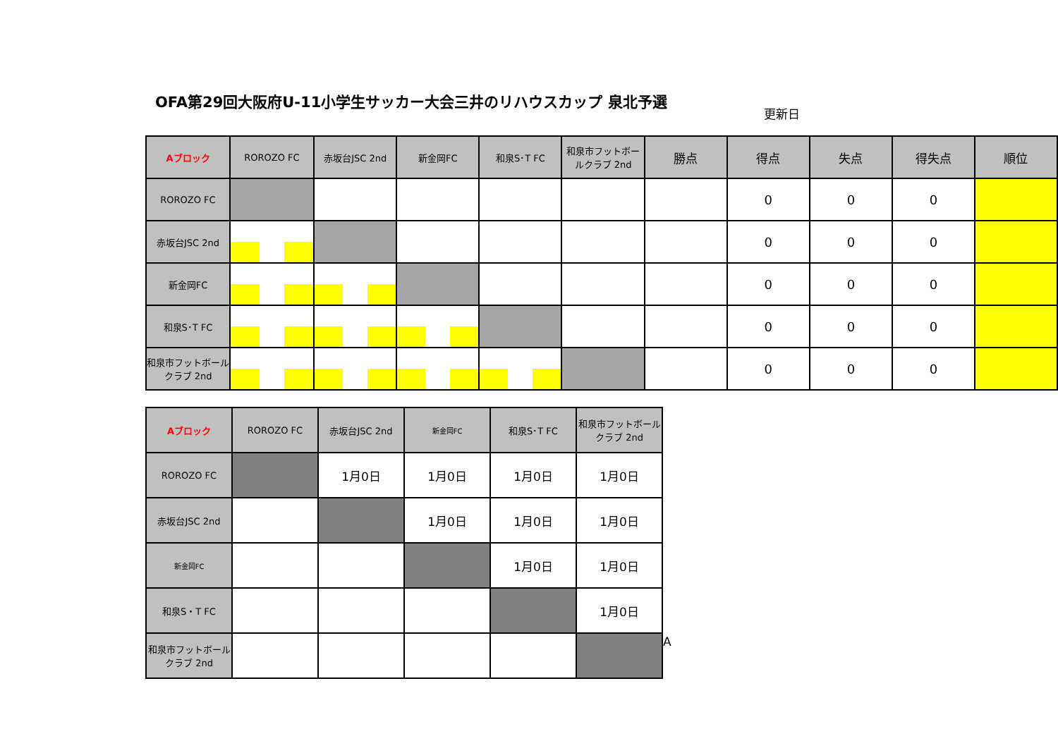OFA第29回大阪府U-11小学生サッカー大会三井のリハウスカップ 泉北予選
更新日
| Aブロック | ROROZO FC | 赤坂台JSC 2nd | 新金岡FC | 和泉S･T FC | 和泉市フットボールクラブ 2nd | 勝点 | 得点 | 失点 | 得失点 | 順位 |
| --- | --- | --- | --- | --- | --- | --- | --- | --- | --- | --- |
| ROROZO FC | | | | | | | 0 | 0 | 0 | |
| 赤坂台JSC 2nd | | | | | | | 0 | 0 | 0 | |
| 新金岡FC | | | | | | | 0 | 0 | 0 | |
| 和泉S･T FC | | | | | | | 0 | 0 | 0 | |
| 和泉市フットボールクラブ 2nd | | | | | | | 0 | 0 | 0 | |
| Aブロック | ROROZO FC | 赤坂台JSC 2nd | 新金岡FC | 和泉S･T FC | 和泉市フットボールクラブ 2nd |
| --- | --- | --- | --- | --- | --- |
| ROROZO FC | | 1月0日 | 1月0日 | 1月0日 | 1月0日 |
| 赤坂台JSC 2nd | | | 1月0日 | 1月0日 | 1月0日 |
| 新金岡FC | | | | 1月0日 | 1月0日 |
| 和泉S・T FC | | | | | 1月0日 |
| 和泉市フットボールクラブ 2nd | | | | | |
A